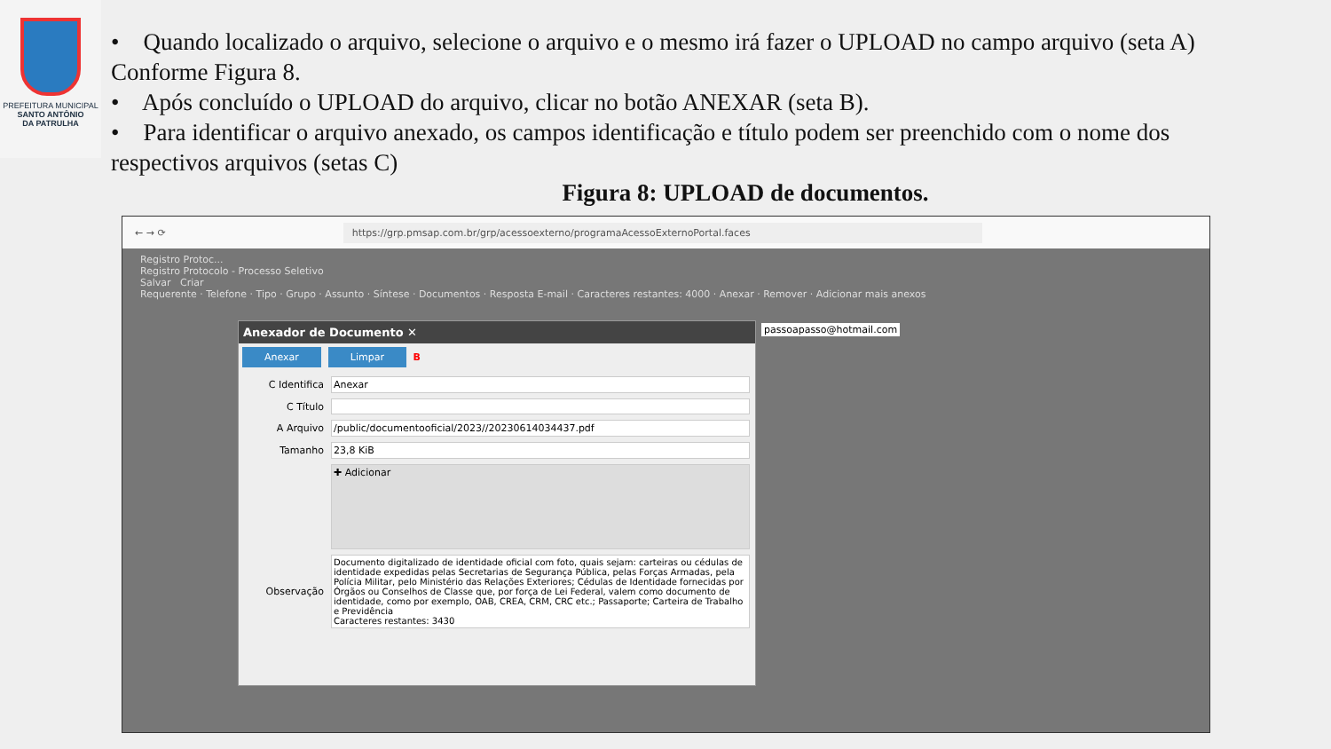PREFEITURA MUNICIPAL
SANTO ANTÔNIO
DA PATRULHA
• Quando localizado o arquivo, selecione o arquivo e o mesmo irá fazer o UPLOAD no campo arquivo (seta A) Conforme Figura 8.
• Após concluído o UPLOAD do arquivo, clicar no botão ANEXAR (seta B).
• Para identificar o arquivo anexado, os campos identificação e título podem ser preenchido com o nome dos respectivos arquivos (setas C)
Figura 8: UPLOAD de documentos.
← → ⟳ https://grp.pmsap.com.br/grp/acessoexterno/programaAcessoExternoPortal.faces
Registro Protoc...
Registro Protocolo - Processo Seletivo
Salvar Criar
Requerente · Telefone · Tipo · Grupo · Assunto · Síntese · Documentos · Resposta E-mail · Caracteres restantes: 4000 · Anexar · Remover · Adicionar mais anexos
passoapasso@hotmail.com
Anexador de Documento ✕
Anexar Limpar B
C Identifica Anexar
C Título
A Arquivo
/public/documentooficial/2023//20230614034437.pdf
Tamanho 23,8 KiB
✚ Adicionar
Observação
Documento digitalizado de identidade oficial com foto, quais sejam: carteiras ou cédulas de identidade expedidas pelas Secretarias de Segurança Pública, pelas Forças Armadas, pela Polícia Militar, pelo Ministério das Relações Exteriores; Cédulas de Identidade fornecidas por Órgãos ou Conselhos de Classe que, por força de Lei Federal, valem como documento de identidade, como por exemplo, OAB, CREA, CRM, CRC etc.; Passaporte; Carteira de Trabalho e Previdência
Caracteres restantes: 3430